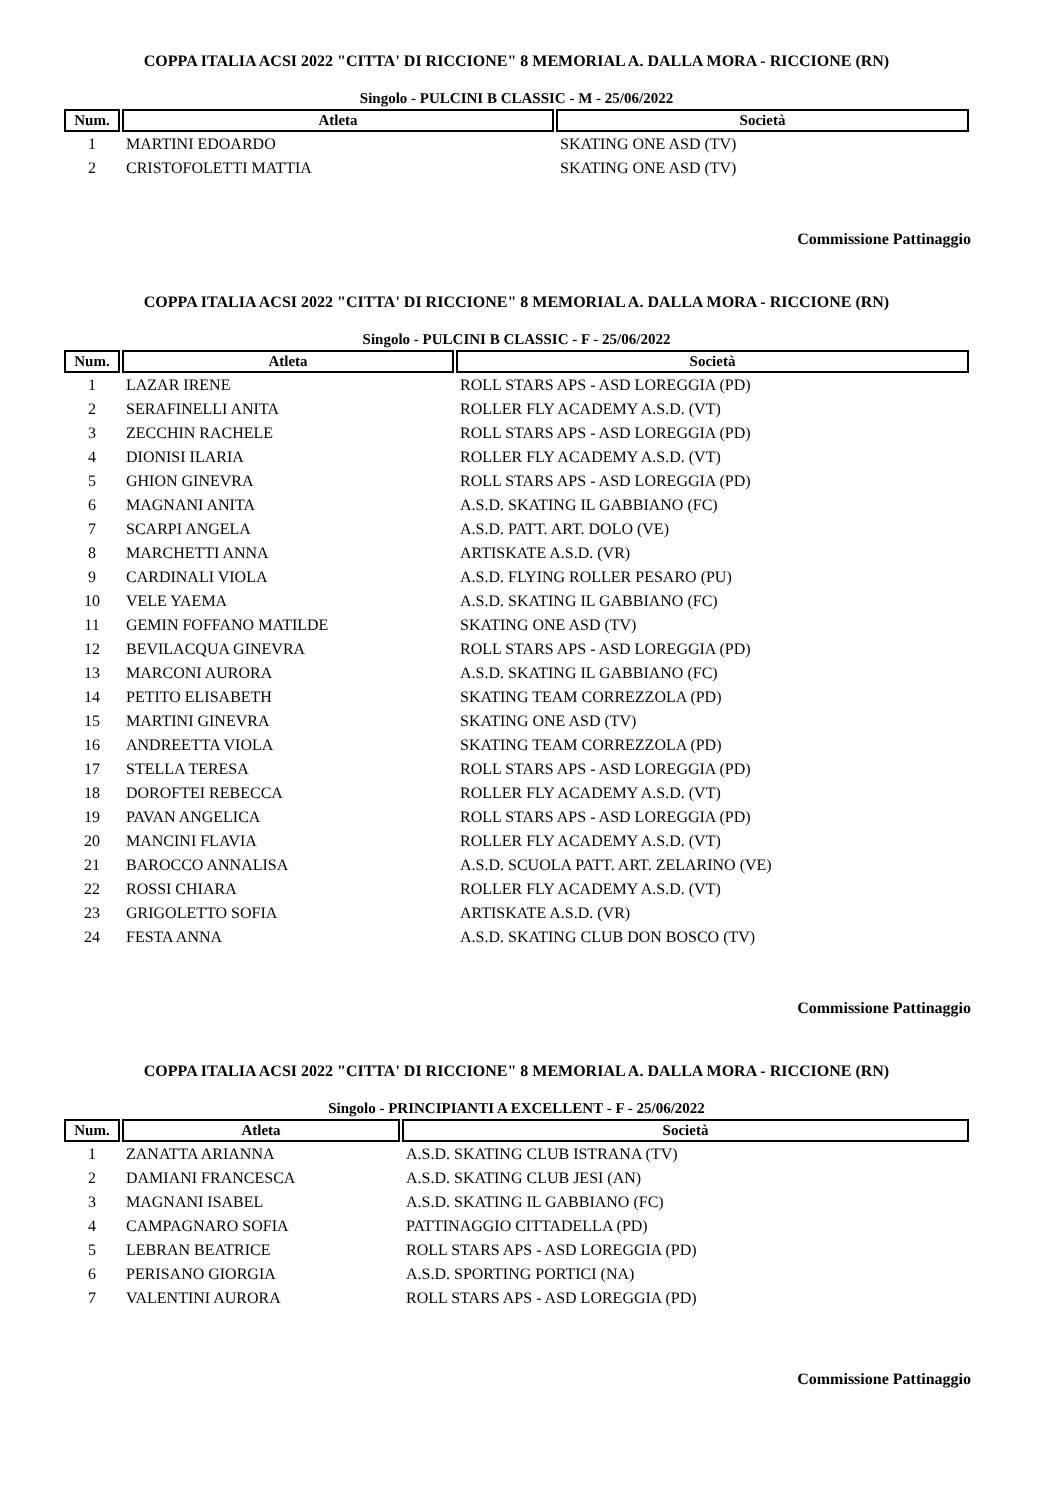COPPA ITALIA ACSI 2022 "CITTA' DI RICCIONE" 8 MEMORIAL A. DALLA MORA - RICCIONE (RN)
Singolo - PULCINI B CLASSIC - M - 25/06/2022
| Num. | Atleta | Società |
| --- | --- | --- |
| 1 | MARTINI EDOARDO | SKATING ONE ASD (TV) |
| 2 | CRISTOFOLETTI MATTIA | SKATING ONE ASD (TV) |
Commissione Pattinaggio
COPPA ITALIA ACSI 2022 "CITTA' DI RICCIONE" 8 MEMORIAL A. DALLA MORA - RICCIONE (RN)
Singolo - PULCINI B CLASSIC - F - 25/06/2022
| Num. | Atleta | Società |
| --- | --- | --- |
| 1 | LAZAR IRENE | ROLL STARS APS - ASD LOREGGIA (PD) |
| 2 | SERAFINELLI ANITA | ROLLER FLY ACADEMY A.S.D. (VT) |
| 3 | ZECCHIN RACHELE | ROLL STARS APS - ASD LOREGGIA (PD) |
| 4 | DIONISI ILARIA | ROLLER FLY ACADEMY A.S.D. (VT) |
| 5 | GHION GINEVRA | ROLL STARS APS - ASD LOREGGIA (PD) |
| 6 | MAGNANI ANITA | A.S.D. SKATING IL GABBIANO (FC) |
| 7 | SCARPI ANGELA | A.S.D. PATT. ART. DOLO (VE) |
| 8 | MARCHETTI ANNA | ARTISKATE A.S.D. (VR) |
| 9 | CARDINALI VIOLA | A.S.D. FLYING ROLLER PESARO (PU) |
| 10 | VELE YAEMA | A.S.D. SKATING IL GABBIANO (FC) |
| 11 | GEMIN FOFFANO MATILDE | SKATING ONE ASD (TV) |
| 12 | BEVILACQUA GINEVRA | ROLL STARS APS - ASD LOREGGIA (PD) |
| 13 | MARCONI AURORA | A.S.D. SKATING IL GABBIANO (FC) |
| 14 | PETITO ELISABETH | SKATING TEAM CORREZZOLA (PD) |
| 15 | MARTINI GINEVRA | SKATING ONE ASD (TV) |
| 16 | ANDREETTA VIOLA | SKATING TEAM CORREZZOLA (PD) |
| 17 | STELLA TERESA | ROLL STARS APS - ASD LOREGGIA (PD) |
| 18 | DOROFTEI REBECCA | ROLLER FLY ACADEMY A.S.D. (VT) |
| 19 | PAVAN ANGELICA | ROLL STARS APS - ASD LOREGGIA (PD) |
| 20 | MANCINI FLAVIA | ROLLER FLY ACADEMY A.S.D. (VT) |
| 21 | BAROCCO ANNALISA | A.S.D. SCUOLA PATT. ART. ZELARINO (VE) |
| 22 | ROSSI CHIARA | ROLLER FLY ACADEMY A.S.D. (VT) |
| 23 | GRIGOLETTO SOFIA | ARTISKATE A.S.D. (VR) |
| 24 | FESTA ANNA | A.S.D. SKATING CLUB DON BOSCO (TV) |
Commissione Pattinaggio
COPPA ITALIA ACSI 2022 "CITTA' DI RICCIONE" 8 MEMORIAL A. DALLA MORA - RICCIONE (RN)
Singolo - PRINCIPIANTI A EXCELLENT - F - 25/06/2022
| Num. | Atleta | Società |
| --- | --- | --- |
| 1 | ZANATTA ARIANNA | A.S.D. SKATING CLUB ISTRANA (TV) |
| 2 | DAMIANI FRANCESCA | A.S.D. SKATING CLUB JESI (AN) |
| 3 | MAGNANI ISABEL | A.S.D. SKATING IL GABBIANO (FC) |
| 4 | CAMPAGNARO SOFIA | PATTINAGGIO CITTADELLA (PD) |
| 5 | LEBRAN BEATRICE | ROLL STARS APS - ASD LOREGGIA (PD) |
| 6 | PERISANO GIORGIA | A.S.D. SPORTING PORTICI (NA) |
| 7 | VALENTINI AURORA | ROLL STARS APS - ASD LOREGGIA (PD) |
Commissione Pattinaggio